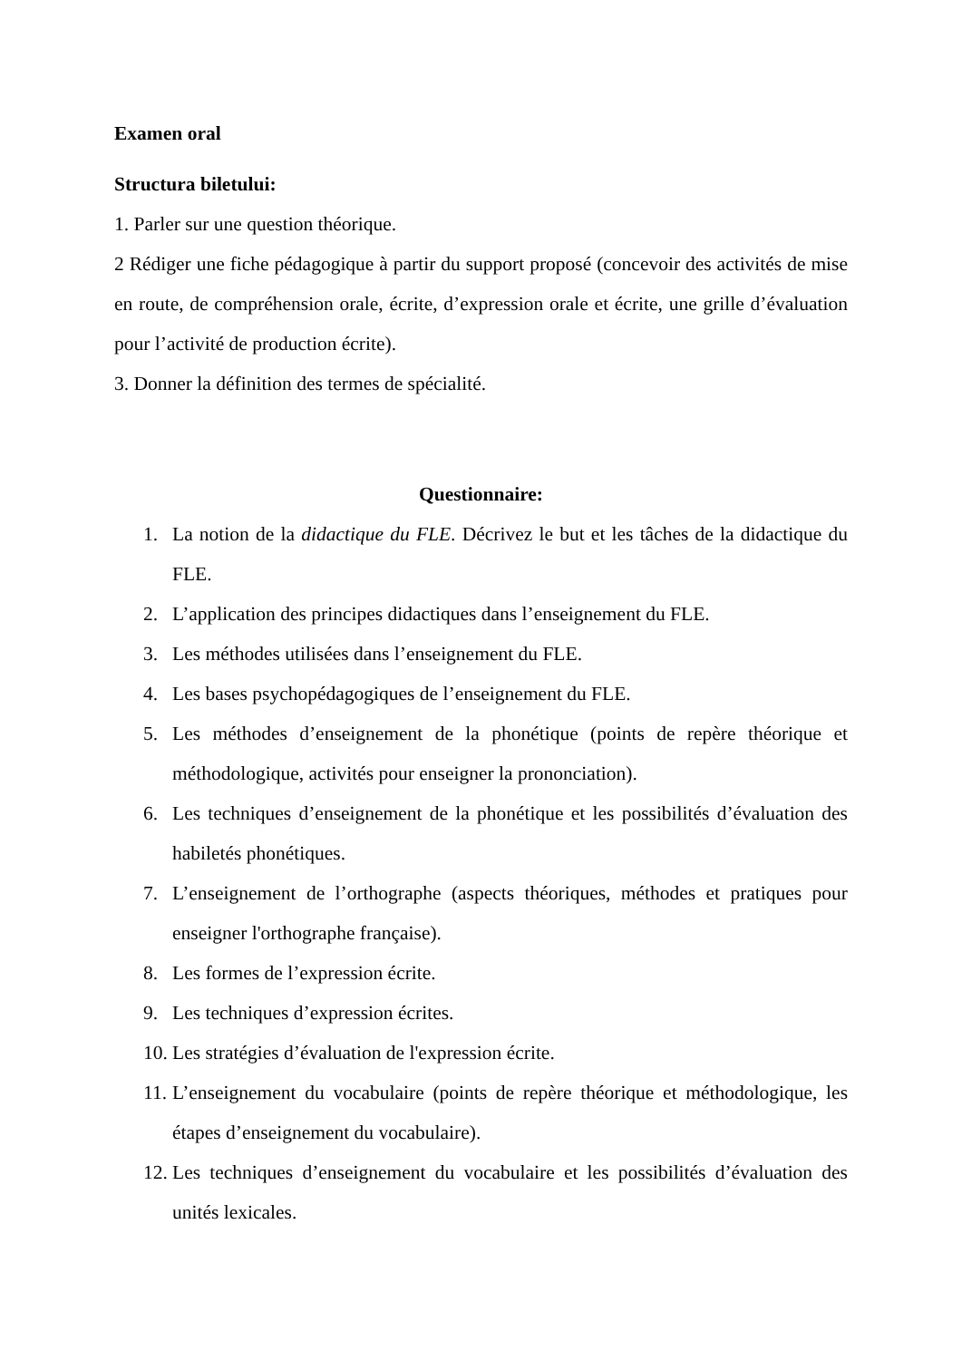Examen oral
Structura biletului:
1. Parler sur une question théorique.
2 Rédiger une fiche pédagogique à partir du support proposé (concevoir des activités de mise en route, de compréhension orale, écrite, d’expression orale et écrite, une grille d’évaluation pour l’activité de production écrite).
3. Donner la définition des termes de spécialité.
Questionnaire:
1. La notion de la didactique du FLE. Décrivez le but et les tâches de la didactique du FLE.
2. L’application des principes didactiques dans l’enseignement du FLE.
3. Les méthodes utilisées dans l’enseignement du FLE.
4. Les bases psychopédagogiques de l’enseignement du FLE.
5. Les méthodes d’enseignement de la phonétique (points de repère théorique et méthodologique, activités pour enseigner la prononciation).
6. Les techniques d’enseignement de la phonétique et les possibilités d’évaluation des habiletés phonétiques.
7. L’enseignement de l’orthographe (aspects théoriques, méthodes et pratiques pour enseigner l'orthographe française).
8. Les formes de l’expression écrite.
9. Les techniques d’expression écrites.
10. Les stratégies d’évaluation de l'expression écrite.
11. L’enseignement du vocabulaire (points de repère théorique et méthodologique, les étapes d’enseignement du vocabulaire).
12. Les techniques d’enseignement du vocabulaire et les possibilités d’évaluation des unités lexicales.